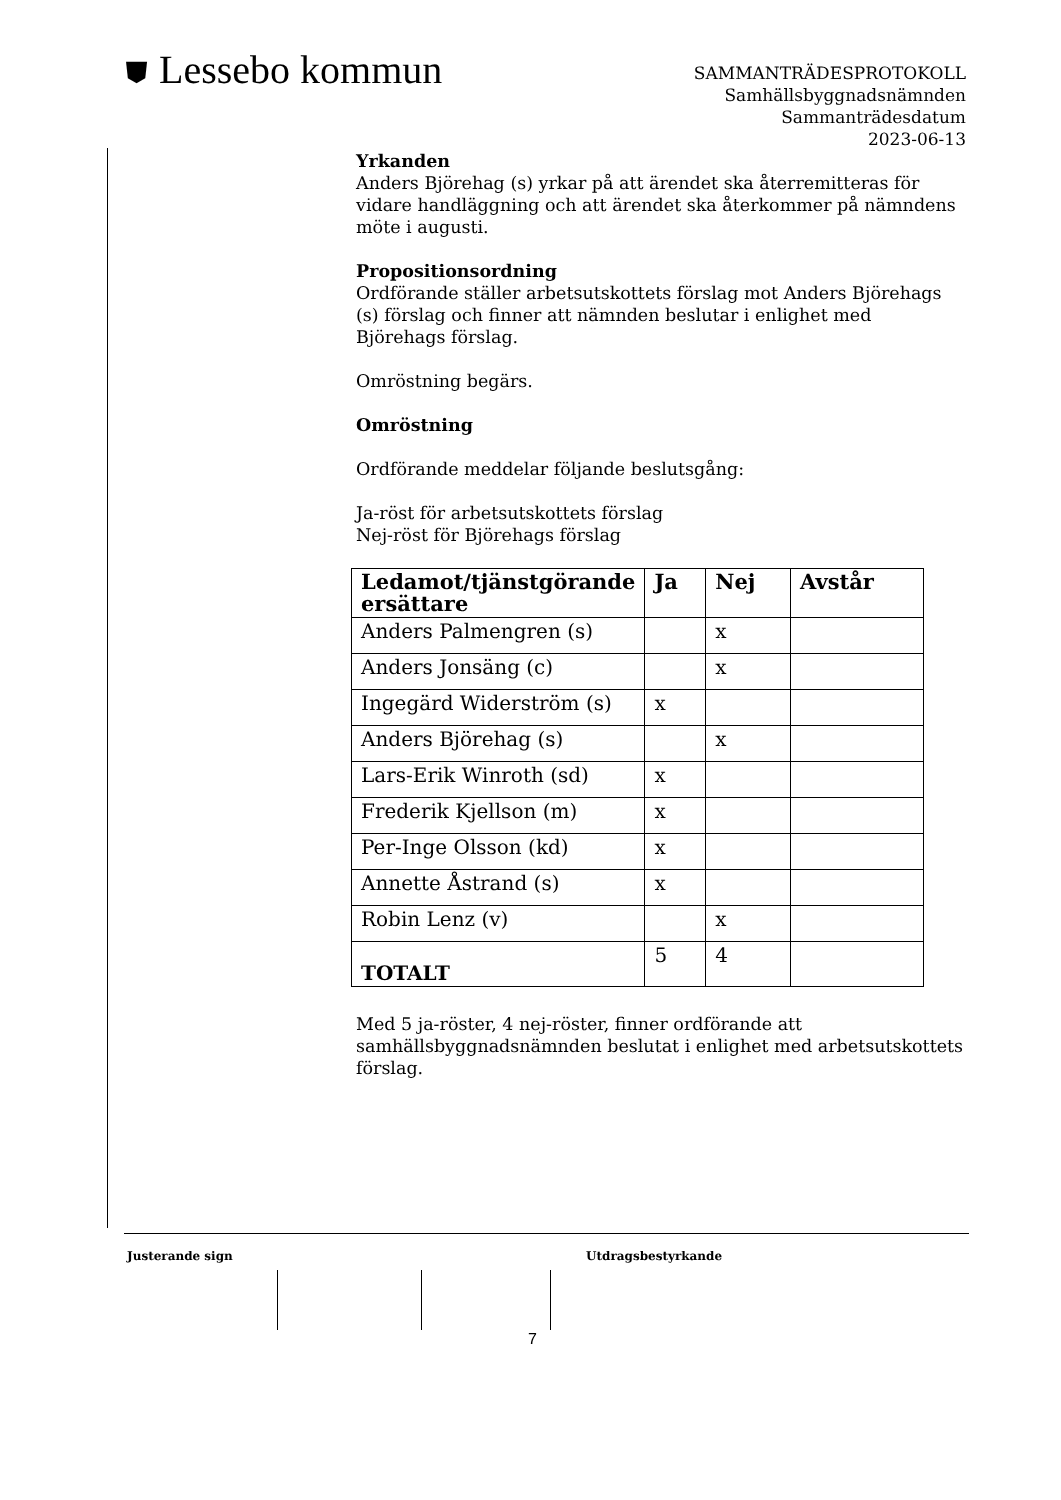⛊ Lessebo kommun
SAMMANTRÄDESPROTOKOLL
Samhällsbyggnadsnämnden
Sammanträdesdatum
2023-06-13
Yrkanden
Anders Björehag (s) yrkar på att ärendet ska återremitteras för vidare handläggning och att ärendet ska återkommer på nämndens möte i augusti.
Propositionsordning
Ordförande ställer arbetsutskottets förslag mot Anders Björehags (s) förslag och finner att nämnden beslutar i enlighet med Björehags förslag.
Omröstning begärs.
Omröstning
Ordförande meddelar följande beslutsgång:
Ja-röst för arbetsutskottets förslag
Nej-röst för Björehags förslag
| Ledamot/tjänstgörande ersättare | Ja | Nej | Avstår |
| --- | --- | --- | --- |
| Anders Palmengren (s) | | x | |
| Anders Jonsäng (c) | | x | |
| Ingegärd Widerström (s) | x | | |
| Anders Björehag (s) | | x | |
| Lars-Erik Winroth (sd) | x | | |
| Frederik Kjellson (m) | x | | |
| Per-Inge Olsson (kd) | x | | |
| Annette Åstrand (s) | x | | |
| Robin Lenz (v) | | x | |
| TOTALT | 5 | 4 | |
Med 5 ja-röster, 4 nej-röster, finner ordförande att samhällsbyggnadsnämnden beslutat i enlighet med arbetsutskottets förslag.
Justerande sign Utdragsbestyrkande
7